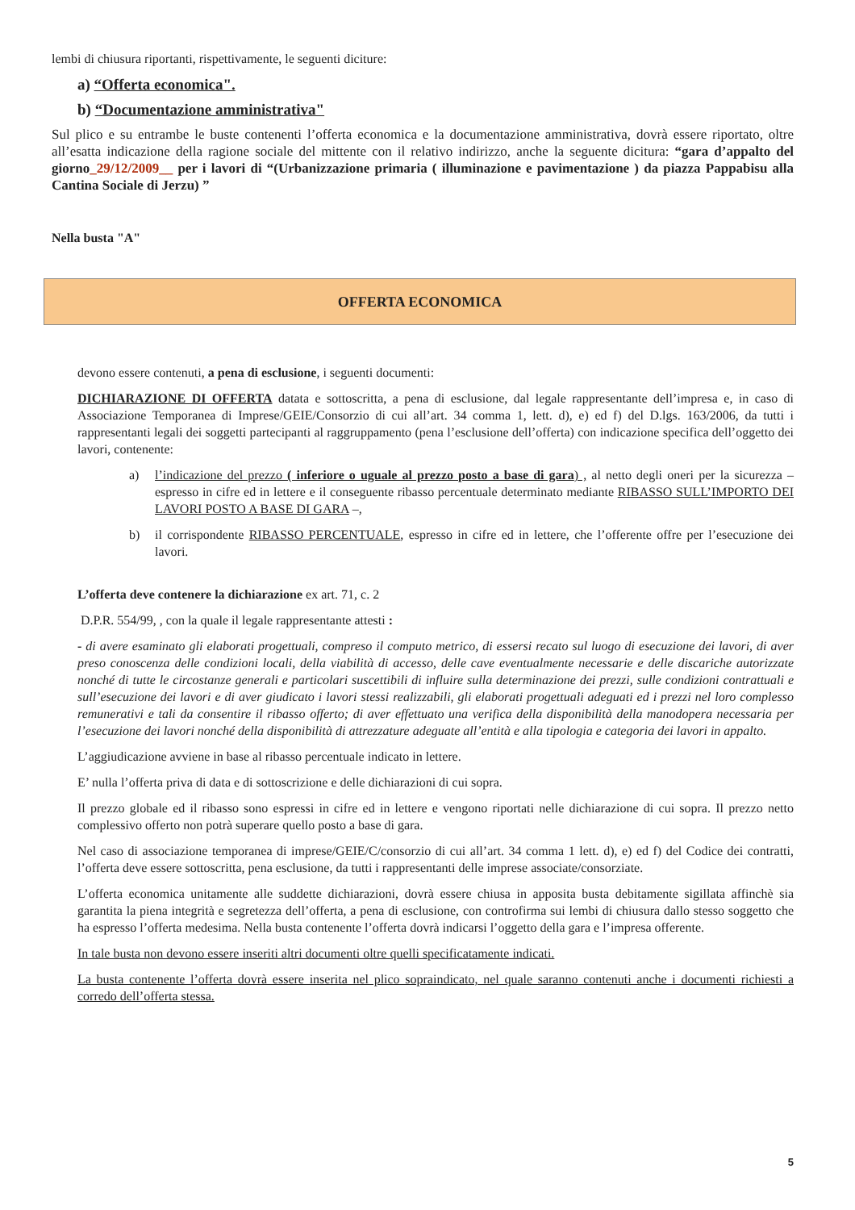lembi di chiusura riportanti, rispettivamente, le seguenti diciture:
a) “Offerta economica".
b) “Documentazione amministrativa"
Sul plico e su entrambe le buste contenenti l’offerta economica e la documentazione amministrativa, dovrà essere riportato, oltre all’esatta indicazione della ragione sociale del mittente con il relativo indirizzo, anche la seguente dicitura: “gara d’appalto del giorno_29/12/2009__ per i lavori di “(Urbanizzazione primaria ( illuminazione e pavimentazione ) da piazza Pappabisu alla Cantina Sociale di Jerzu) ”
Nella busta "A"
OFFERTA ECONOMICA
devono essere contenuti, a pena di esclusione, i seguenti documenti:
DICHIARAZIONE DI OFFERTA datata e sottoscritta, a pena di esclusione, dal legale rappresentante dell’impresa e, in caso di Associazione Temporanea di Imprese/GEIE/Consorzio di cui all’art. 34 comma 1, lett. d), e) ed f) del D.lgs. 163/2006, da tutti i rappresentanti legali dei soggetti partecipanti al raggruppamento (pena l’esclusione dell’offerta) con indicazione specifica dell’oggetto dei lavori, contenente:
a) l’indicazione del prezzo ( inferiore o uguale al prezzo posto a base di gara) , al netto degli oneri per la sicurezza – espresso in cifre ed in lettere e il conseguente ribasso percentuale determinato mediante RIBASSO SULL’IMPORTO DEI LAVORI POSTO A BASE DI GARA –,
b) il corrispondente RIBASSO PERCENTUALE, espresso in cifre ed in lettere, che l’offerente offre per l’esecuzione dei lavori.
L’offerta deve contenere la dichiarazione ex art. 71, c. 2
D.P.R. 554/99, , con la quale il legale rappresentante attesti :
- di avere esaminato gli elaborati progettuali, compreso il computo metrico, di essersi recato sul luogo di esecuzione dei lavori, di aver preso conoscenza delle condizioni locali, della viabilità di accesso, delle cave eventualmente necessarie e delle discariche autorizzate nonché di tutte le circostanze generali e particolari suscettibili di influire sulla determinazione dei prezzi, sulle condizioni contrattuali e sull’esecuzione dei lavori e di aver giudicato i lavori stessi realizzabili, gli elaborati progettuali adeguati ed i prezzi nel loro complesso remunerativi e tali da consentire il ribasso offerto; di aver effettuato una verifica della disponibilità della manodopera necessaria per l’esecuzione dei lavori nonché della disponibilità di attrezzature adeguate all’entità e alla tipologia e categoria dei lavori in appalto.
L’aggiudicazione avviene in base al ribasso percentuale indicato in lettere.
E’ nulla l’offerta priva di data e di sottoscrizione e delle dichiarazioni di cui sopra.
Il prezzo globale ed il ribasso sono espressi in cifre ed in lettere e vengono riportati nelle dichiarazione di cui sopra. Il prezzo netto complessivo offerto non potrà superare quello posto a base di gara.
Nel caso di associazione temporanea di imprese/GEIE/C/consorzio di cui all’art. 34 comma 1 lett. d), e) ed f) del Codice dei contratti, l’offerta deve essere sottoscritta, pena esclusione, da tutti i rappresentanti delle imprese associate/consorziate.
L’offerta economica unitamente alle suddette dichiarazioni, dovrà essere chiusa in apposita busta debitamente sigillata affinchè sia garantita la piena integrità e segretezza dell’offerta, a pena di esclusione, con controfirma sui lembi di chiusura dallo stesso soggetto che ha espresso l’offerta medesima. Nella busta contenente l’offerta dovrà indicarsi l’oggetto della gara e l’impresa offerente.
In tale busta non devono essere inseriti altri documenti oltre quelli specificatamente indicati.
La busta contenente l’offerta dovrà essere inserita nel plico sopraindicato, nel quale saranno contenuti anche i documenti richiesti a corredo dell’offerta stessa.
5